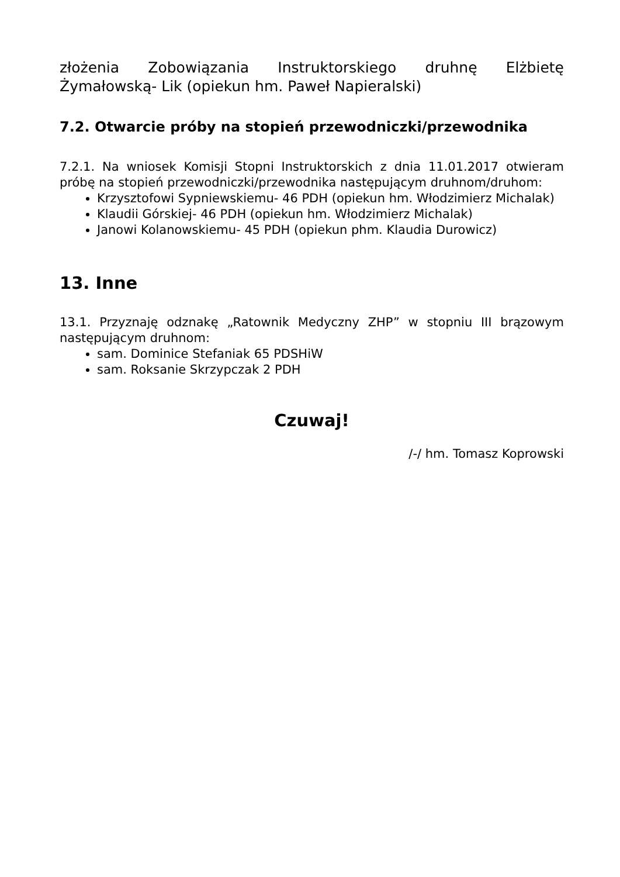złożenia Zobowiązania Instruktorskiego druhnę Elżbietę Żymałowską- Lik (opiekun hm. Paweł Napieralski)
7.2. Otwarcie próby na stopień przewodniczki/przewodnika
7.2.1. Na wniosek Komisji Stopni Instruktorskich z dnia 11.01.2017 otwieram próbę na stopień przewodniczki/przewodnika następującym druhnom/druhom:
Krzysztofowi Sypniewskiemu- 46 PDH (opiekun hm. Włodzimierz Michalak)
Klaudii Górskiej- 46 PDH (opiekun hm. Włodzimierz Michalak)
Janowi Kolanowskiemu- 45 PDH (opiekun phm. Klaudia Durowicz)
13. Inne
13.1. Przyznaję odznakę „Ratownik Medyczny ZHP” w stopniu III brązowym następującym druhnom:
sam. Dominice Stefaniak 65 PDSHiW
sam. Roksanie Skrzypczak 2 PDH
Czuwaj!
/-/ hm. Tomasz Koprowski